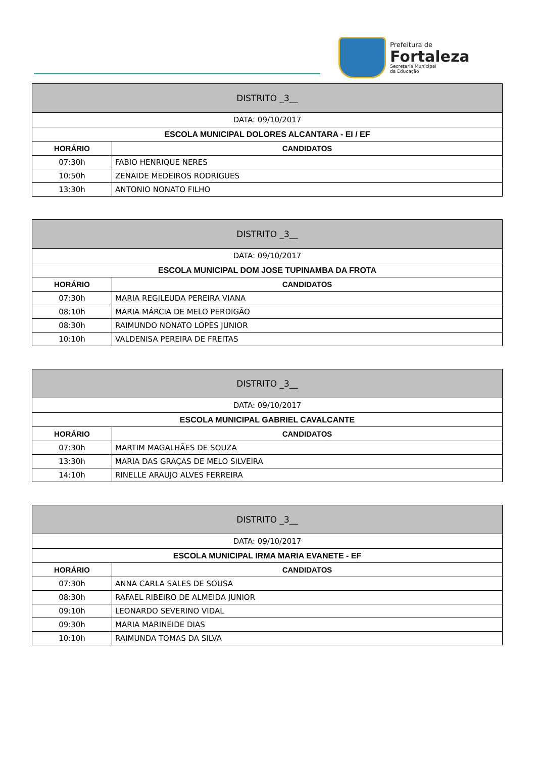Prefeitura de
Fortaleza
Secretaria Municipal
da Educação
| DISTRITO _3__ | |
| --- | --- |
| DATA: 09/10/2017 | |
| ESCOLA MUNICIPAL DOLORES ALCANTARA - EI / EF | |
| HORÁRIO | CANDIDATOS |
| 07:30h | FABIO HENRIQUE NERES |
| 10:50h | ZENAIDE MEDEIROS RODRIGUES |
| 13:30h | ANTONIO NONATO FILHO |
| DISTRITO _3__ | |
| --- | --- |
| DATA: 09/10/2017 | |
| ESCOLA MUNICIPAL DOM JOSE TUPINAMBA DA FROTA | |
| HORÁRIO | CANDIDATOS |
| 07:30h | MARIA REGILEUDA PEREIRA VIANA |
| 08:10h | MARIA MÁRCIA DE MELO PERDIGÃO |
| 08:30h | RAIMUNDO NONATO LOPES JUNIOR |
| 10:10h | VALDENISA PEREIRA DE FREITAS |
| DISTRITO _3__ | |
| --- | --- |
| DATA: 09/10/2017 | |
| ESCOLA MUNICIPAL GABRIEL CAVALCANTE | |
| HORÁRIO | CANDIDATOS |
| 07:30h | MARTIM MAGALHÃES DE SOUZA |
| 13:30h | MARIA DAS GRAÇAS DE MELO SILVEIRA |
| 14:10h | RINELLE ARAUJO ALVES FERREIRA |
| DISTRITO _3__ | |
| --- | --- |
| DATA: 09/10/2017 | |
| ESCOLA MUNICIPAL IRMA MARIA EVANETE - EF | |
| HORÁRIO | CANDIDATOS |
| 07:30h | ANNA CARLA SALES DE SOUSA |
| 08:30h | RAFAEL RIBEIRO DE ALMEIDA JUNIOR |
| 09:10h | LEONARDO SEVERINO VIDAL |
| 09:30h | MARIA MARINEIDE DIAS |
| 10:10h | RAIMUNDA TOMAS DA SILVA |